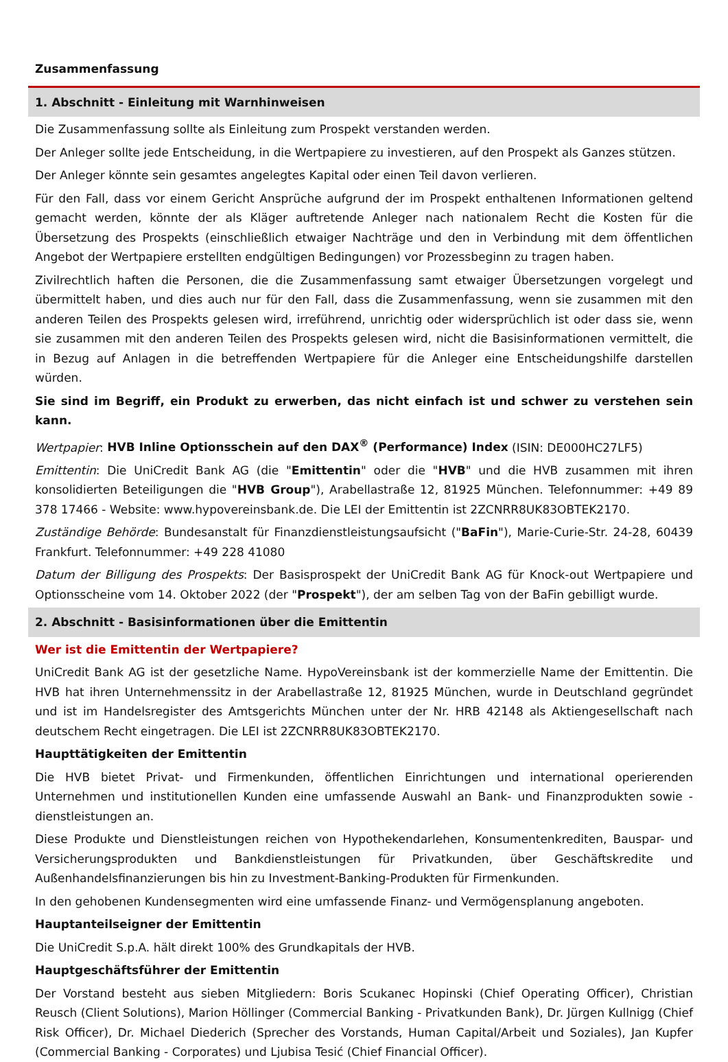Zusammenfassung
1. Abschnitt - Einleitung mit Warnhinweisen
Die Zusammenfassung sollte als Einleitung zum Prospekt verstanden werden.
Der Anleger sollte jede Entscheidung, in die Wertpapiere zu investieren, auf den Prospekt als Ganzes stützen.
Der Anleger könnte sein gesamtes angelegtes Kapital oder einen Teil davon verlieren.
Für den Fall, dass vor einem Gericht Ansprüche aufgrund der im Prospekt enthaltenen Informationen geltend gemacht werden, könnte der als Kläger auftretende Anleger nach nationalem Recht die Kosten für die Übersetzung des Prospekts (einschließlich etwaiger Nachträge und den in Verbindung mit dem öffentlichen Angebot der Wertpapiere erstellten endgültigen Bedingungen) vor Prozessbeginn zu tragen haben.
Zivilrechtlich haften die Personen, die die Zusammenfassung samt etwaiger Übersetzungen vorgelegt und übermittelt haben, und dies auch nur für den Fall, dass die Zusammenfassung, wenn sie zusammen mit den anderen Teilen des Prospekts gelesen wird, irreführend, unrichtig oder widersprüchlich ist oder dass sie, wenn sie zusammen mit den anderen Teilen des Prospekts gelesen wird, nicht die Basisinformationen vermittelt, die in Bezug auf Anlagen in die betreffenden Wertpapiere für die Anleger eine Entscheidungshilfe darstellen würden.
Sie sind im Begriff, ein Produkt zu erwerben, das nicht einfach ist und schwer zu verstehen sein kann.
Wertpapier: HVB Inline Optionsschein auf den DAX<sup>®</sup> (Performance) Index (ISIN: DE000HC27LF5)
Emittentin: Die UniCredit Bank AG (die "Emittentin" oder die "HVB" und die HVB zusammen mit ihren konsolidierten Beteiligungen die "HVB Group"), Arabellastraße 12, 81925 München. Telefonnummer: +49 89 378 17466 - Website: www.hypovereinsbank.de. Die LEI der Emittentin ist 2ZCNRR8UK83OBTEK2170.
Zuständige Behörde: Bundesanstalt für Finanzdienstleistungsaufsicht ("BaFin"), Marie-Curie-Str. 24-28, 60439 Frankfurt. Telefonnummer: +49 228 41080
Datum der Billigung des Prospekts: Der Basisprospekt der UniCredit Bank AG für Knock-out Wertpapiere und Optionsscheine vom 14. Oktober 2022 (der "Prospekt"), der am selben Tag von der BaFin gebilligt wurde.
2. Abschnitt - Basisinformationen über die Emittentin
Wer ist die Emittentin der Wertpapiere?
UniCredit Bank AG ist der gesetzliche Name. HypoVereinsbank ist der kommerzielle Name der Emittentin. Die HVB hat ihren Unternehmenssitz in der Arabellastraße 12, 81925 München, wurde in Deutschland gegründet und ist im Handelsregister des Amtsgerichts München unter der Nr. HRB 42148 als Aktiengesellschaft nach deutschem Recht eingetragen. Die LEI ist 2ZCNRR8UK83OBTEK2170.
Haupttätigkeiten der Emittentin
Die HVB bietet Privat- und Firmenkunden, öffentlichen Einrichtungen und international operierenden Unternehmen und institutionellen Kunden eine umfassende Auswahl an Bank- und Finanzprodukten sowie -dienstleistungen an.
Diese Produkte und Dienstleistungen reichen von Hypothekendarlehen, Konsumentenkrediten, Bauspar- und Versicherungsprodukten und Bankdienstleistungen für Privatkunden, über Geschäftskredite und Außenhandelsfinanzierungen bis hin zu Investment-Banking-Produkten für Firmenkunden.
In den gehobenen Kundensegmenten wird eine umfassende Finanz- und Vermögensplanung angeboten.
Hauptanteilseigner der Emittentin
Die UniCredit S.p.A. hält direkt 100% des Grundkapitals der HVB.
Hauptgeschäftsführer der Emittentin
Der Vorstand besteht aus sieben Mitgliedern: Boris Scukanec Hopinski (Chief Operating Officer), Christian Reusch (Client Solutions), Marion Höllinger (Commercial Banking - Privatkunden Bank), Dr. Jürgen Kullnigg (Chief Risk Officer), Dr. Michael Diederich (Sprecher des Vorstands, Human Capital/Arbeit und Soziales), Jan Kupfer (Commercial Banking - Corporates) und Ljubisa Tesić (Chief Financial Officer).